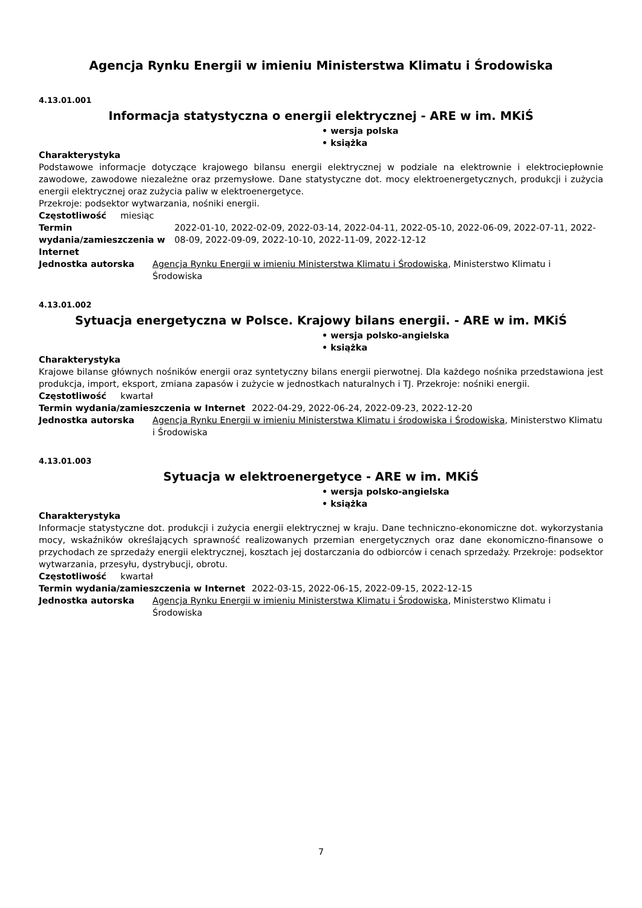Agencja Rynku Energii w imieniu Ministerstwa Klimatu i Środowiska
4.13.01.001
Informacja statystyczna o energii elektrycznej - ARE w im. MKiŚ
• wersja polska
• książka
Charakterystyka
Podstawowe informacje dotyczące krajowego bilansu energii elektrycznej w podziale na elektrownie i elektrociepłownie zawodowe, zawodowe niezależne oraz przemysłowe. Dane statystyczne dot. mocy elektroenergetycznych, produkcji i zużycia energii elektrycznej oraz zużycia paliw w elektroenergetyce.
Przekroje: podsektor wytwarzania, nośniki energii.
Częstotliwość miesiąc
Termin wydania/zamieszczenia w Internet 2022-01-10, 2022-02-09, 2022-03-14, 2022-04-11, 2022-05-10, 2022-06-09, 2022-07-11, 2022-08-09, 2022-09-09, 2022-10-10, 2022-11-09, 2022-12-12
Jednostka autorska Agencja Rynku Energii w imieniu Ministerstwa Klimatu i Środowiska, Ministerstwo Klimatu i Środowiska
4.13.01.002
Sytuacja energetyczna w Polsce. Krajowy bilans energii. - ARE w im. MKiŚ
• wersja polsko-angielska
• książka
Charakterystyka
Krajowe bilanse głównych nośników energii oraz syntetyczny bilans energii pierwotnej. Dla każdego nośnika przedstawiona jest produkcja, import, eksport, zmiana zapasów i zużycie w jednostkach naturalnych i TJ. Przekroje: nośniki energii.
Częstotliwość kwartał
Termin wydania/zamieszczenia w Internet 2022-04-29, 2022-06-24, 2022-09-23, 2022-12-20
Jednostka autorska Agencja Rynku Energii w imieniu Ministerstwa Klimatu i środowiska i Środowiska, Ministerstwo Klimatu i Środowiska
4.13.01.003
Sytuacja w elektroenergetyce - ARE w im. MKiŚ
• wersja polsko-angielska
• książka
Charakterystyka
Informacje statystyczne dot. produkcji i zużycia energii elektrycznej w kraju. Dane techniczno-ekonomiczne dot. wykorzystania mocy, wskaźników określających sprawność realizowanych przemian energetycznych oraz dane ekonomiczno-finansowe o przychodach ze sprzedaży energii elektrycznej, kosztach jej dostarczania do odbiorców i cenach sprzedaży. Przekroje: podsektor wytwarzania, przesyłu, dystrybucji, obrotu.
Częstotliwość kwartał
Termin wydania/zamieszczenia w Internet 2022-03-15, 2022-06-15, 2022-09-15, 2022-12-15
Jednostka autorska Agencja Rynku Energii w imieniu Ministerstwa Klimatu i Środowiska, Ministerstwo Klimatu i Środowiska
7